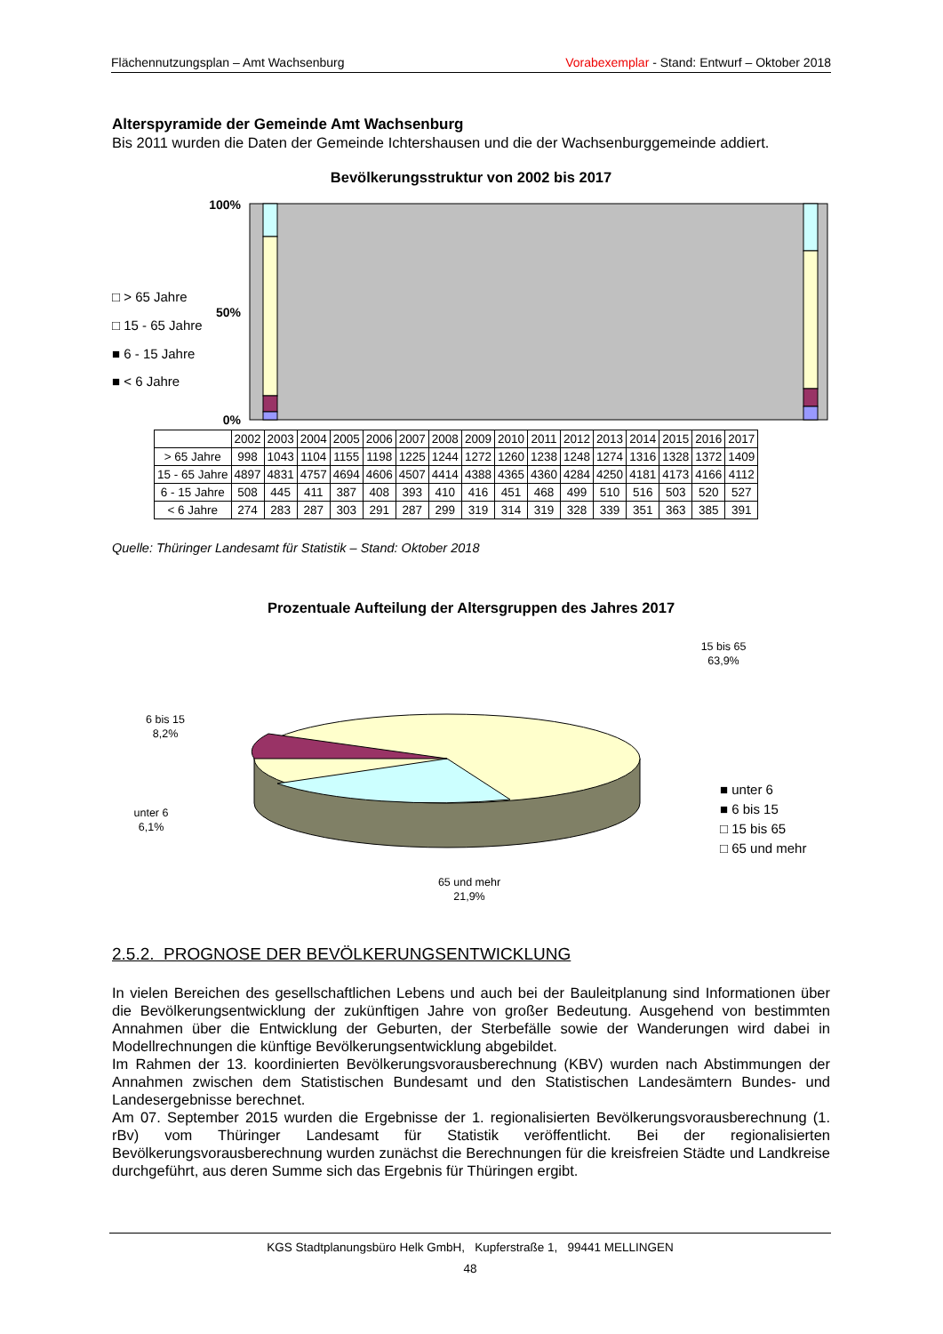Flächennutzungsplan – Amt Wachsenburg Vorabexemplar - Stand: Entwurf – Oktober 2018
Alterspyramide der Gemeinde Amt Wachsenburg
Bis 2011 wurden die Daten der Gemeinde Ichtershausen und die der Wachsenburggemeinde addiert.
Bevölkerungsstruktur von 2002 bis 2017
100%
50%
0%
□ > 65 Jahre
□ 15 - 65 Jahre
■ 6 - 15 Jahre
■ < 6 Jahre
| | 2002 | 2003 | 2004 | 2005 | 2006 | 2007 | 2008 | 2009 | 2010 | 2011 | 2012 | 2013 | 2014 | 2015 | 2016 | 2017 |
| --- | --- | --- | --- | --- | --- | --- | --- | --- | --- | --- | --- | --- | --- | --- | --- | --- |
| > 65 Jahre | 998 | 1043 | 1104 | 1155 | 1198 | 1225 | 1244 | 1272 | 1260 | 1238 | 1248 | 1274 | 1316 | 1328 | 1372 | 1409 |
| 15 - 65 Jahre | 4897 | 4831 | 4757 | 4694 | 4606 | 4507 | 4414 | 4388 | 4365 | 4360 | 4284 | 4250 | 4181 | 4173 | 4166 | 4112 |
| 6 - 15 Jahre | 508 | 445 | 411 | 387 | 408 | 393 | 410 | 416 | 451 | 468 | 499 | 510 | 516 | 503 | 520 | 527 |
| < 6 Jahre | 274 | 283 | 287 | 303 | 291 | 287 | 299 | 319 | 314 | 319 | 328 | 339 | 351 | 363 | 385 | 391 |
Quelle: Thüringer Landesamt für Statistik – Stand: Oktober 2018
Prozentuale Aufteilung der Altersgruppen des Jahres 2017
15 bis 65
63,9%
6 bis 15
8,2%
unter 6
6,1%
65 und mehr
21,9%
■ unter 6
■ 6 bis 15
□ 15 bis 65
□ 65 und mehr
2.5.2. PROGNOSE DER BEVÖLKERUNGSENTWICKLUNG
In vielen Bereichen des gesellschaftlichen Lebens und auch bei der Bauleitplanung sind Informationen über die Bevölkerungsentwicklung der zukünftigen Jahre von großer Bedeutung. Ausgehend von bestimmten Annahmen über die Entwicklung der Geburten, der Sterbefälle sowie der Wanderungen wird dabei in Modellrechnungen die künftige Bevölkerungsentwicklung abgebildet.
Im Rahmen der 13. koordinierten Bevölkerungsvorausberechnung (KBV) wurden nach Abstimmungen der Annahmen zwischen dem Statistischen Bundesamt und den Statistischen Landesämtern Bundes- und Landesergebnisse berechnet.
Am 07. September 2015 wurden die Ergebnisse der 1. regionalisierten Bevölkerungsvorausberechnung (1. rBv) vom Thüringer Landesamt für Statistik veröffentlicht. Bei der regionalisierten Bevölkerungsvorausberechnung wurden zunächst die Berechnungen für die kreisfreien Städte und Landkreise durchgeführt, aus deren Summe sich das Ergebnis für Thüringen ergibt.
KGS Stadtplanungsbüro Helk GmbH, Kupferstraße 1, 99441 MELLINGEN
48